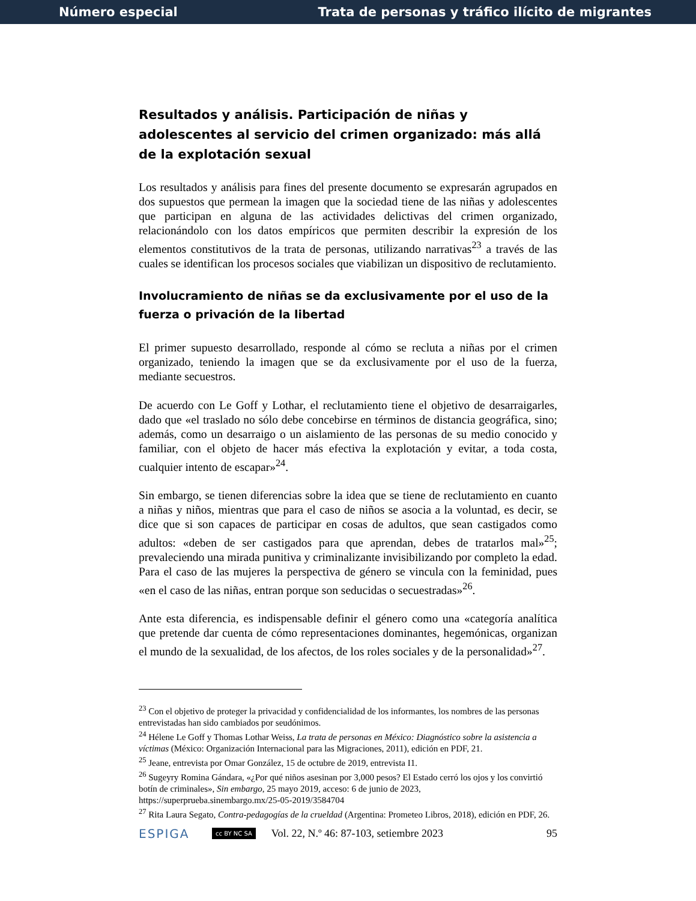Número especial Trata de personas y tráfico ilícito de migrantes
Resultados y análisis. Participación de niñas y adolescentes al servicio del crimen organizado: más allá de la explotación sexual
Los resultados y análisis para fines del presente documento se expresarán agrupados en dos supuestos que permean la imagen que la sociedad tiene de las niñas y adolescentes que participan en alguna de las actividades delictivas del crimen organizado, relacionándolo con los datos empíricos que permiten describir la expresión de los elementos constitutivos de la trata de personas, utilizando narrativas<sup>23</sup> a través de las cuales se identifican los procesos sociales que viabilizan un dispositivo de reclutamiento.
Involucramiento de niñas se da exclusivamente por el uso de la fuerza o privación de la libertad
El primer supuesto desarrollado, responde al cómo se recluta a niñas por el crimen organizado, teniendo la imagen que se da exclusivamente por el uso de la fuerza, mediante secuestros.
De acuerdo con Le Goff y Lothar, el reclutamiento tiene el objetivo de desarraigarles, dado que «el traslado no sólo debe concebirse en términos de distancia geográfica, sino; además, como un desarraigo o un aislamiento de las personas de su medio conocido y familiar, con el objeto de hacer más efectiva la explotación y evitar, a toda costa, cualquier intento de escapar»<sup>24</sup>.
Sin embargo, se tienen diferencias sobre la idea que se tiene de reclutamiento en cuanto a niñas y niños, mientras que para el caso de niños se asocia a la voluntad, es decir, se dice que si son capaces de participar en cosas de adultos, que sean castigados como adultos: «deben de ser castigados para que aprendan, debes de tratarlos mal»<sup>25</sup>; prevaleciendo una mirada punitiva y criminalizante invisibilizando por completo la edad. Para el caso de las mujeres la perspectiva de género se vincula con la feminidad, pues «en el caso de las niñas, entran porque son seducidas o secuestradas»<sup>26</sup>.
Ante esta diferencia, es indispensable definir el género como una «categoría analítica que pretende dar cuenta de cómo representaciones dominantes, hegemónicas, organizan el mundo de la sexualidad, de los afectos, de los roles sociales y de la personalidad»<sup>27</sup>.
<sup>23</sup> Con el objetivo de proteger la privacidad y confidencialidad de los informantes, los nombres de las personas entrevistadas han sido cambiados por seudónimos.
<sup>24</sup> Hélene Le Goff y Thomas Lothar Weiss, La trata de personas en México: Diagnóstico sobre la asistencia a víctimas (México: Organización Internacional para las Migraciones, 2011), edición en PDF, 21.
<sup>25</sup> Jeane, entrevista por Omar González, 15 de octubre de 2019, entrevista I1.
<sup>26</sup> Sugeyry Romina Gándara, «¿Por qué niños asesinan por 3,000 pesos? El Estado cerró los ojos y los convirtió botín de criminales», Sin embargo, 25 mayo 2019, acceso: 6 de junio de 2023, https://superprueba.sinembargo.mx/25-05-2019/3584704
<sup>27</sup> Rita Laura Segato, Contra-pedagogías de la crueldad (Argentina: Prometeo Libros, 2018), edición en PDF, 26.
ESPIGA cc BY NC SA Vol. 22, N.º 46: 87-103, setiembre 2023 95